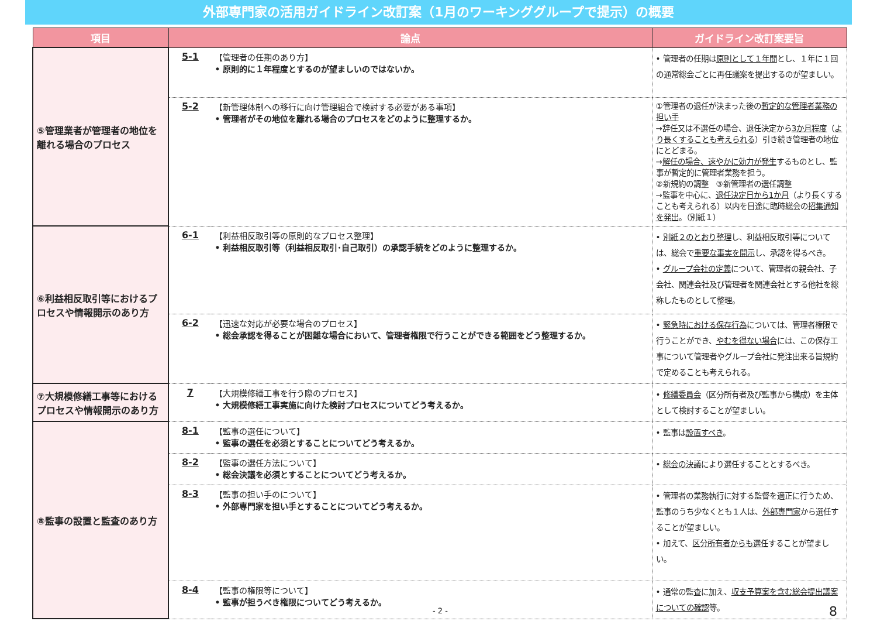外部専門家の活用ガイドライン改訂案（1月のワーキンググループで提示）の概要
| 項目 | 論点 | | ガイドライン改訂案要旨 |
| --- | --- | --- | --- |
| ⑤管理業者が管理者の地位を離れる場合のプロセス | 5-1 | 【管理者の任期のあり方】 • 原則的に１年程度とするのが望ましいのではないか。 | • 管理者の任期は 原則として１年間 とし、１年に１回の通常総会ごとに再任議案を提出するのが望ましい。 |
| | 5-2 | 【新管理体制への移行に向け管理組合で検討する必要がある事項】 • 管理者がその地位を離れる場合のプロセスをどのように整理するか。 | ①管理者の退任が決まった後の 暫定的な管理者業務の担い手 →辞任又は不選任の場合、退任決定から 3か月程度 （ より長くすることも考えられる ）引き続き管理者の地位にとどまる。 → 解任の場合、速やかに効力が発生 するものとし、監事が暫定的に管理者業務を担う。 ②新規約の調整 ③新管理者の選任調整 →監事を中心に、 退任決定日から1か月 （より長くすることも考えられる）以内を目途に臨時総会の 招集通知を発出 。（別紙１） |
| ⑥利益相反取引等におけるプロセスや情報開示のあり方 | 6-1 | 【利益相反取引等の原則的なプロセス整理】 • 利益相反取引等（利益相反取引･自己取引）の承認手続をどのように整理するか。 | • 別紙２のとおり整理 し、利益相反取引等については、総会で 重要な事実を開示 し、承認を得るべき。 • グループ会社の定義 について、管理者の親会社、子会社、関連会社及び管理者を関連会社とする他社を総称したものとして整理。 |
| | 6-2 | 【迅速な対応が必要な場合のプロセス】 • 総会承認を得ることが困難な場合において、管理者権限で行うことができる範囲をどう整理するか。 | • 緊急時における保存行為 については、管理者権限で行うことができ、 やむを得ない場合 には、この保存工事について管理者やグループ会社に発注出来る旨規約で定めることも考えられる。 |
| ⑦大規模修繕工事等におけるプロセスや情報開示のあり方 | 7 | 【大規模修繕工事を行う際のプロセス】 • 大規模修繕工事実施に向けた検討プロセスについてどう考えるか。 | • 修繕委員会 （区分所有者及び監事から構成）を主体として検討することが望ましい。 |
| ⑧監事の設置と監査のあり方 | 8-1 | 【監事の選任について】 • 監事の選任を必須とすることについてどう考えるか。 | • 監事は 設置すべき 。 |
| | 8-2 | 【監事の選任方法について】 • 総会決議を必須とすることについてどう考えるか。 | • 総会の決議 により選任することとするべき。 |
| | 8-3 | 【監事の担い手のについて】 • 外部専門家を担い手とすることについてどう考えるか。 | • 管理者の業務執行に対する監督を適正に行うため、監事のうち少なくとも１人は、 外部専門家 から選任することが望ましい。 • 加えて、 区分所有者からも選任 することが望ましい。 |
| | 8-4 | 【監事の権限等について】 • 監事が担うべき権限についてどう考えるか。 | • 通常の監査に加え、 収支予算案を含む総会提出議案についての確認 等。 |
- 2 - 8